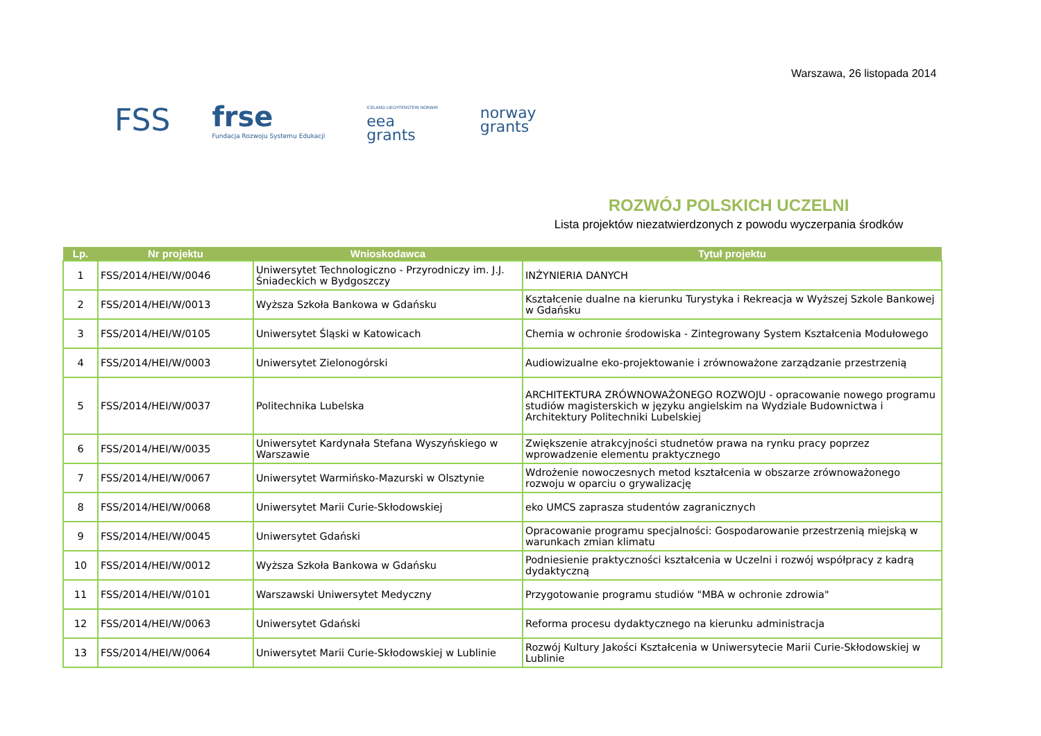Warszawa, 26 listopada 2014
FSS
frse
Fundacja Rozwoju Systemu Edukacji
ICELAND LIECHTENSTEIN NORWAY
eea
grants
norway
grants
ROZWÓJ POLSKICH UCZELNI
Lista projektów niezatwierdzonych z powodu wyczerpania środków
| Lp. | Nr projektu | Wnioskodawca | Tytuł projektu |
| --- | --- | --- | --- |
| 1 | FSS/2014/HEI/W/0046 | Uniwersytet Technologiczno - Przyrodniczy im. J.J. Śniadeckich w Bydgoszczy | INŻYNIERIA DANYCH |
| 2 | FSS/2014/HEI/W/0013 | Wyższa Szkoła Bankowa w Gdańsku | Kształcenie dualne na kierunku Turystyka i Rekreacja w Wyższej Szkole Bankowej w Gdańsku |
| 3 | FSS/2014/HEI/W/0105 | Uniwersytet Śląski w Katowicach | Chemia w ochronie środowiska - Zintegrowany System Kształcenia Modułowego |
| 4 | FSS/2014/HEI/W/0003 | Uniwersytet Zielonogórski | Audiowizualne eko-projektowanie i zrównoważone zarządzanie przestrzenią |
| 5 | FSS/2014/HEI/W/0037 | Politechnika Lubelska | ARCHITEKTURA ZRÓWNOWAŻONEGO ROZWOJU - opracowanie nowego programu studiów magisterskich w języku angielskim na Wydziale Budownictwa i Architektury Politechniki Lubelskiej |
| 6 | FSS/2014/HEI/W/0035 | Uniwersytet Kardynała Stefana Wyszyńskiego w Warszawie | Zwiększenie atrakcyjności studnetów prawa na rynku pracy poprzez wprowadzenie elementu praktycznego |
| 7 | FSS/2014/HEI/W/0067 | Uniwersytet Warmińsko-Mazurski w Olsztynie | Wdrożenie nowoczesnych metod kształcenia w obszarze zrównoważonego rozwoju w oparciu o grywalizację |
| 8 | FSS/2014/HEI/W/0068 | Uniwersytet Marii Curie-Skłodowskiej | eko UMCS zaprasza studentów zagranicznych |
| 9 | FSS/2014/HEI/W/0045 | Uniwersytet Gdański | Opracowanie programu specjalności: Gospodarowanie przestrzenią miejską w warunkach zmian klimatu |
| 10 | FSS/2014/HEI/W/0012 | Wyższa Szkoła Bankowa w Gdańsku | Podniesienie praktyczności kształcenia w Uczelni i rozwój współpracy z kadrą dydaktyczną |
| 11 | FSS/2014/HEI/W/0101 | Warszawski Uniwersytet Medyczny | Przygotowanie programu studiów "MBA w ochronie zdrowia" |
| 12 | FSS/2014/HEI/W/0063 | Uniwersytet Gdański | Reforma procesu dydaktycznego na kierunku administracja |
| 13 | FSS/2014/HEI/W/0064 | Uniwersytet Marii Curie-Skłodowskiej w Lublinie | Rozwój Kultury Jakości Kształcenia w Uniwersytecie Marii Curie-Skłodowskiej w Lublinie |